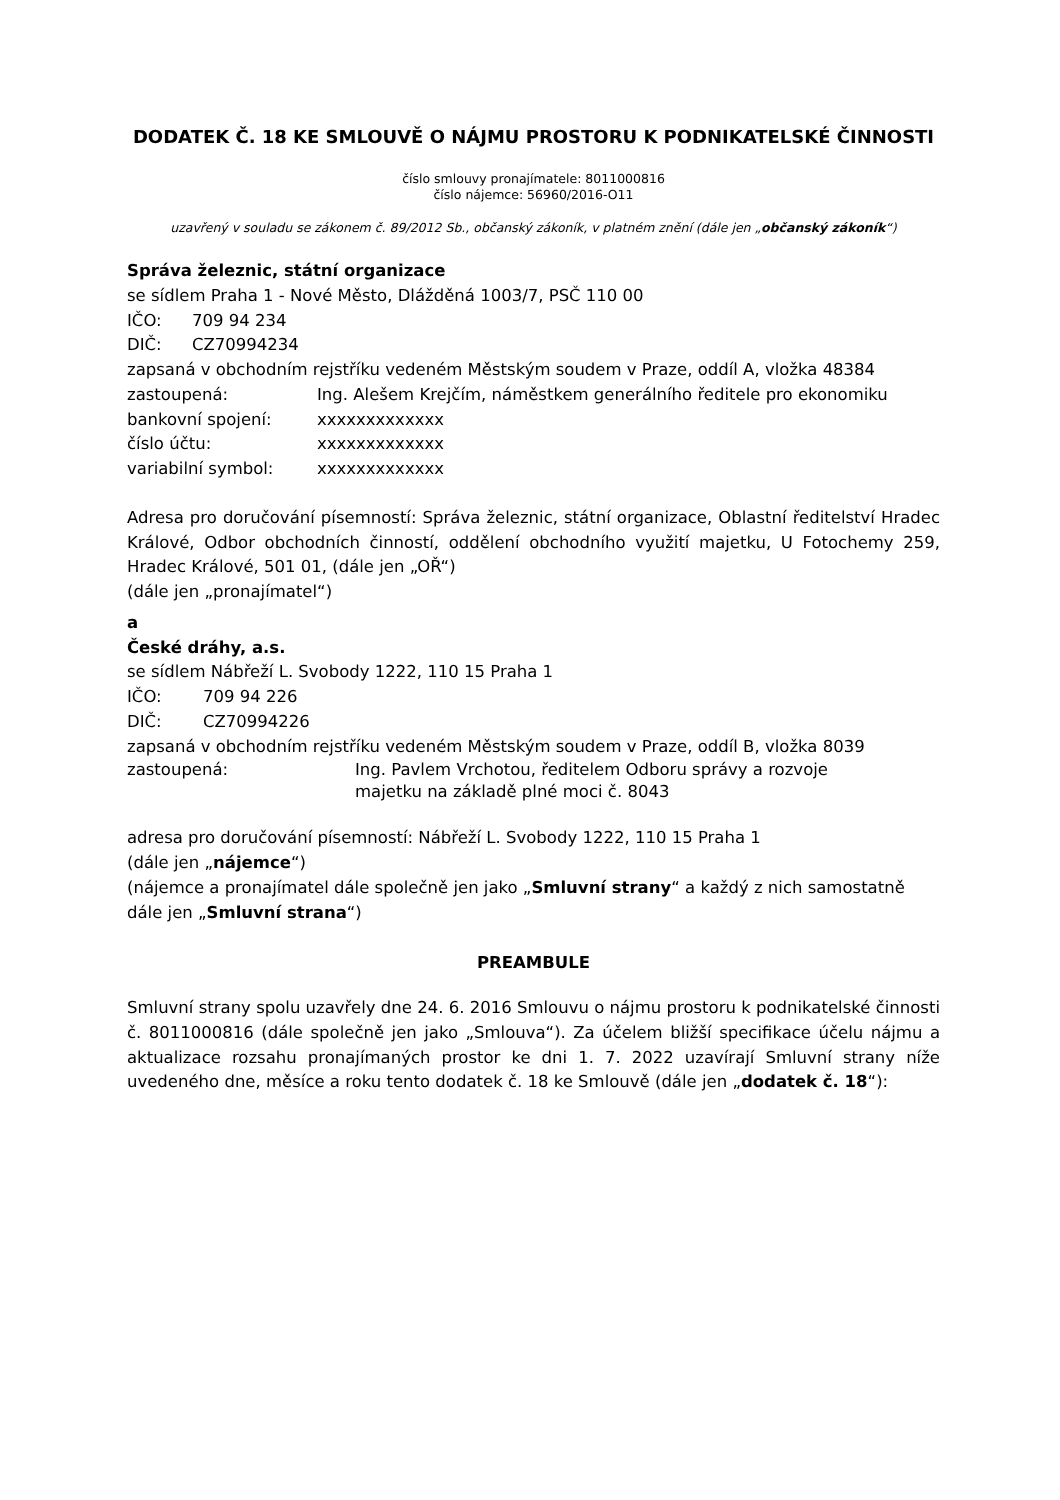DODATEK Č. 18 KE SMLOUVĚ O NÁJMU PROSTORU K PODNIKATELSKÉ ČINNOSTI
číslo smlouvy pronajímatele: 8011000816
číslo nájemce: 56960/2016-O11
uzavřený v souladu se zákonem č. 89/2012 Sb., občanský zákoník, v platném znění (dále jen „občanský zákoník“)
Správa železnic, státní organizace
se sídlem Praha 1 - Nové Město, Dlážděná 1003/7, PSČ 110 00
IČO: 709 94 234
DIČ: CZ70994234
zapsaná v obchodním rejstříku vedeném Městským soudem v Praze, oddíl A, vložka 48384
zastoupená: Ing. Alešem Krejčím, náměstkem generálního ředitele pro ekonomiku
bankovní spojení: xxxxxxxxxxxxx
číslo účtu: xxxxxxxxxxxxx
variabilní symbol: xxxxxxxxxxxxx
Adresa pro doručování písemností: Správa železnic, státní organizace, Oblastní ředitelství Hradec Králové, Odbor obchodních činností, oddělení obchodního využití majetku, U Fotochemy 259, Hradec Králové, 501 01, (dále jen „OŘ“)
(dále jen „pronajímatel“)
a
České dráhy, a.s.
se sídlem Nábřeží L. Svobody 1222, 110 15 Praha 1
IČO: 709 94 226
DIČ: CZ70994226
zapsaná v obchodním rejstříku vedeném Městským soudem v Praze, oddíl B, vložka 8039
zastoupená: Ing. Pavlem Vrchotou, ředitelem Odboru správy a rozvoje
majetku na základě plné moci č. 8043
adresa pro doručování písemností: Nábřeží L. Svobody 1222, 110 15 Praha 1
(dále jen „nájemce“)
(nájemce a pronajímatel dále společně jen jako „Smluvní strany“ a každý z nich samostatně dále jen „Smluvní strana“)
PREAMBULE
Smluvní strany spolu uzavřely dne 24. 6. 2016 Smlouvu o nájmu prostoru k podnikatelské činnosti č. 8011000816 (dále společně jen jako „Smlouva“). Za účelem bližší specifikace účelu nájmu a aktualizace rozsahu pronajímaných prostor ke dni 1. 7. 2022 uzavírají Smluvní strany níže uvedeného dne, měsíce a roku tento dodatek č. 18 ke Smlouvě (dále jen „dodatek č. 18“):